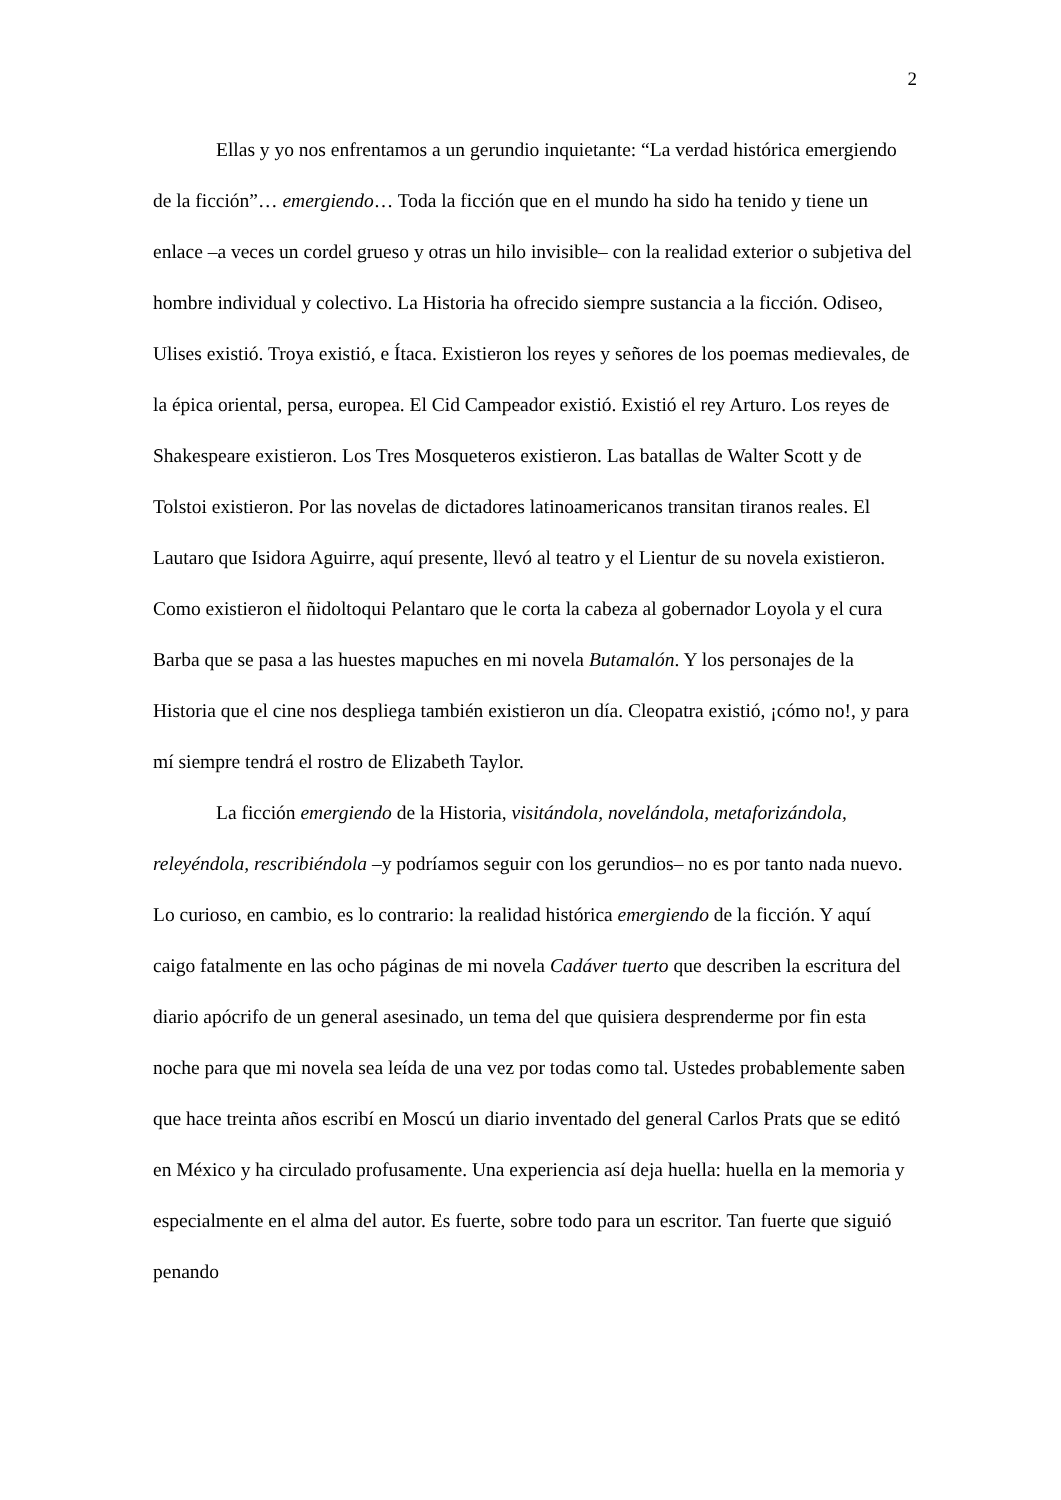2
Ellas y yo nos enfrentamos a un gerundio inquietante: “La verdad histórica emergiendo de la ficción”… emergiendo… Toda la ficción que en el mundo ha sido ha tenido y tiene un enlace –a veces un cordel grueso y otras un hilo invisible– con la realidad exterior o subjetiva del hombre individual y colectivo. La Historia ha ofrecido siempre sustancia a la ficción. Odiseo, Ulises existió. Troya existió, e Ítaca. Existieron los reyes y señores de los poemas medievales, de la épica oriental, persa, europea. El Cid Campeador existió. Existió el rey Arturo. Los reyes de Shakespeare existieron. Los Tres Mosqueteros existieron. Las batallas de Walter Scott y de Tolstoi existieron. Por las novelas de dictadores latinoamericanos transitan tiranos reales. El Lautaro que Isidora Aguirre, aquí presente, llevó al teatro y el Lientur de su novela existieron. Como existieron el ñidoltoqui Pelantaro que le corta la cabeza al gobernador Loyola y el cura Barba que se pasa a las huestes mapuches en mi novela Butamalón. Y los personajes de la Historia que el cine nos despliega también existieron un día. Cleopatra existió, ¡cómo no!, y para mí siempre tendrá el rostro de Elizabeth Taylor.
La ficción emergiendo de la Historia, visitándola, novelándola, metaforizándola, releyéndola, rescribiéndola –y podríamos seguir con los gerundios– no es por tanto nada nuevo. Lo curioso, en cambio, es lo contrario: la realidad histórica emergiendo de la ficción. Y aquí caigo fatalmente en las ocho páginas de mi novela Cadáver tuerto que describen la escritura del diario apócrifo de un general asesinado, un tema del que quisiera desprenderme por fin esta noche para que mi novela sea leída de una vez por todas como tal. Ustedes probablemente saben que hace treinta años escribí en Moscú un diario inventado del general Carlos Prats que se editó en México y ha circulado profusamente. Una experiencia así deja huella: huella en la memoria y especialmente en el alma del autor. Es fuerte, sobre todo para un escritor. Tan fuerte que siguió penando